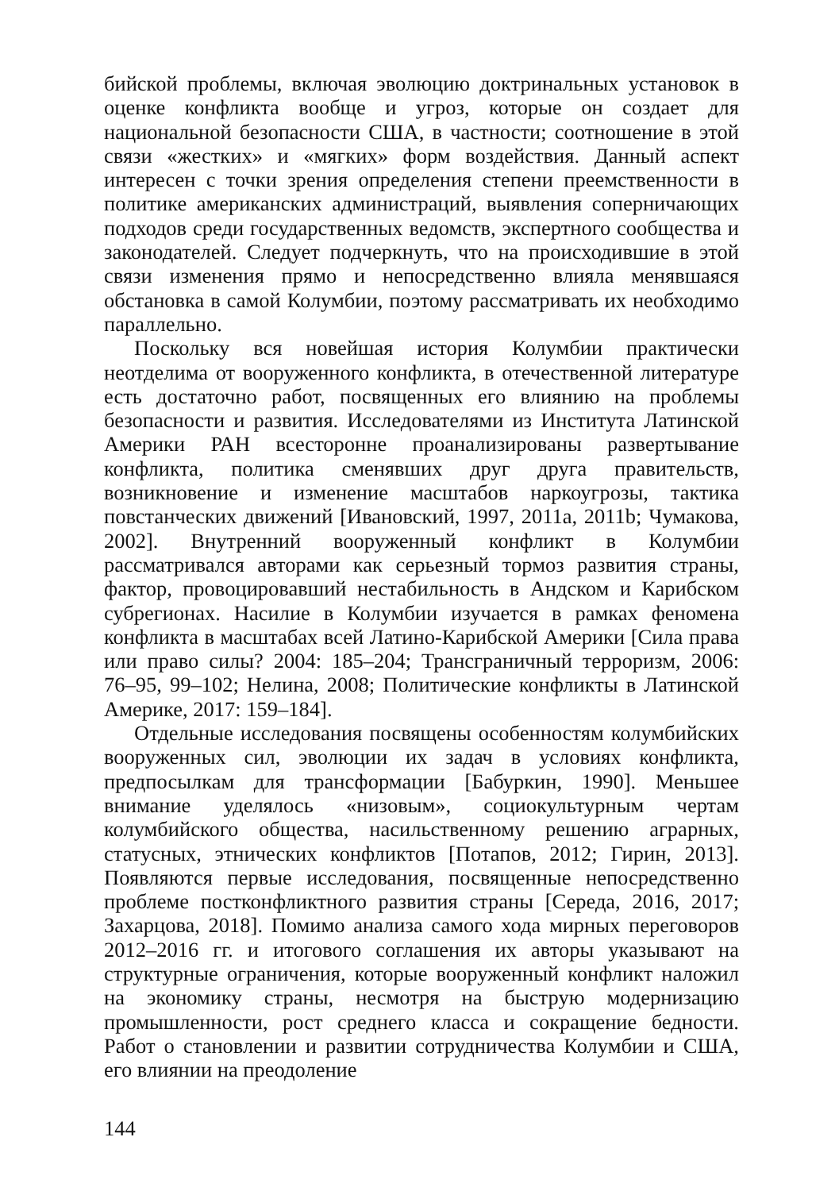бийской проблемы, включая эволюцию доктринальных установок в оценке конфликта вообще и угроз, которые он создает для национальной безопасности США, в частности; соотношение в этой связи «жестких» и «мягких» форм воздействия. Данный аспект интересен с точки зрения определения степени преемственности в политике американских администраций, выявления соперничающих подходов среди государственных ведомств, экспертного сообщества и законодателей. Следует подчеркнуть, что на происходившие в этой связи изменения прямо и непосредственно влияла менявшаяся обстановка в самой Колумбии, поэтому рассматривать их необходимо параллельно.
Поскольку вся новейшая история Колумбии практически неотделима от вооруженного конфликта, в отечественной литературе есть достаточно работ, посвященных его влиянию на проблемы безопасности и развития. Исследователями из Института Латинской Америки РАН всесторонне проанализированы развертывание конфликта, политика сменявших друг друга правительств, возникновение и изменение масштабов наркоугрозы, тактика повстанческих движений [Ивановский, 1997, 2011a, 2011b; Чумакова, 2002]. Внутренний вооруженный конфликт в Колумбии рассматривался авторами как серьезный тормоз развития страны, фактор, провоцировавший нестабильность в Андском и Карибском субрегионах. Насилие в Колумбии изучается в рамках феномена конфликта в масштабах всей Латино-Карибской Америки [Сила права или право силы? 2004: 185–204; Трансграничный терроризм, 2006: 76–95, 99–102; Нелина, 2008; Политические конфликты в Латинской Америке, 2017: 159–184].
Отдельные исследования посвящены особенностям колумбийских вооруженных сил, эволюции их задач в условиях конфликта, предпосылкам для трансформации [Бабуркин, 1990]. Меньшее внимание уделялось «низовым», социокультурным чертам колумбийского общества, насильственному решению аграрных, статусных, этнических конфликтов [Потапов, 2012; Гирин, 2013]. Появляются первые исследования, посвященные непосредственно проблеме постконфликтного развития страны [Середа, 2016, 2017; Захарцова, 2018]. Помимо анализа самого хода мирных переговоров 2012–2016 гг. и итогового соглашения их авторы указывают на структурные ограничения, которые вооруженный конфликт наложил на экономику страны, несмотря на быструю модернизацию промышленности, рост среднего класса и сокращение бедности. Работ о становлении и развитии сотрудничества Колумбии и США, его влиянии на преодоление
144